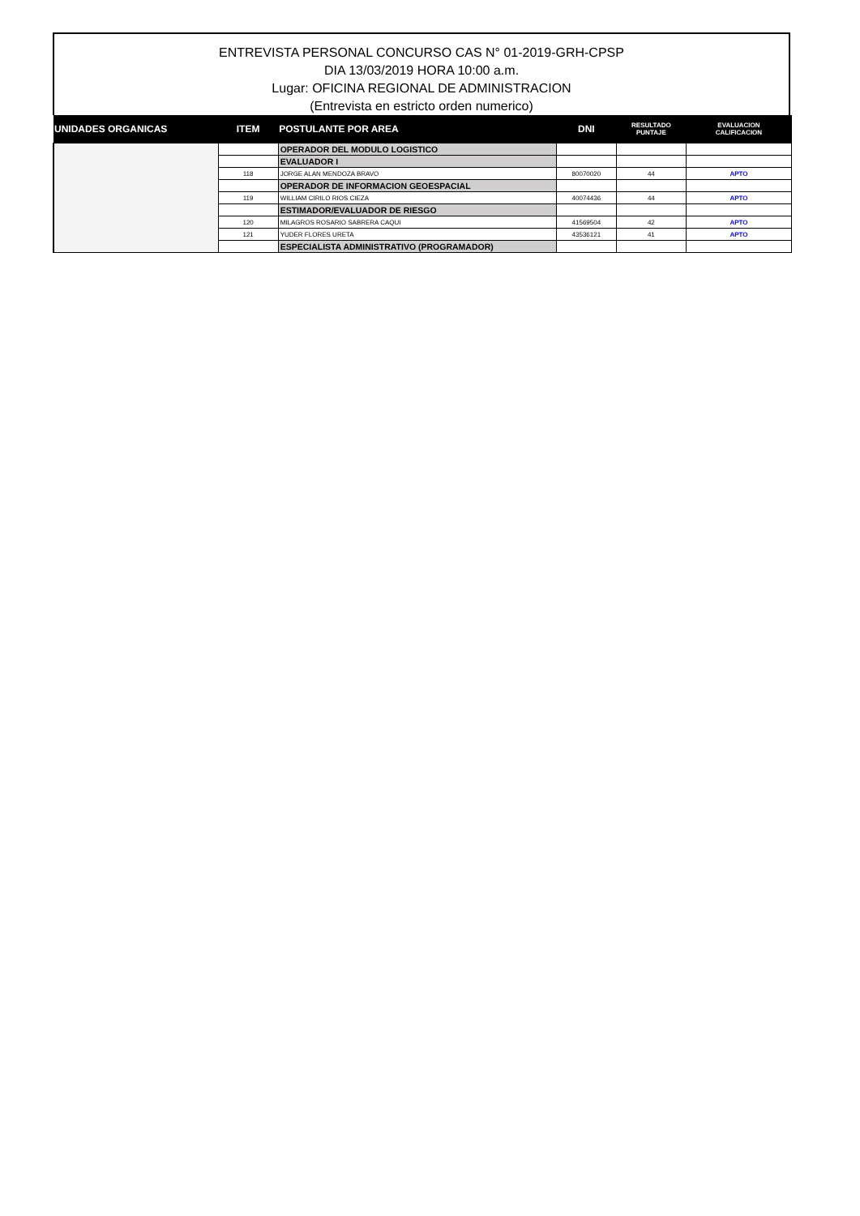ENTREVISTA PERSONAL CONCURSO CAS N° 01-2019-GRH-CPSP
DIA 13/03/2019 HORA 10:00 a.m.
Lugar: OFICINA REGIONAL DE ADMINISTRACION
(Entrevista en estricto orden numerico)
| UNIDADES ORGANICAS | ITEM | POSTULANTE POR AREA | DNI | RESULTADO PUNTAJE | EVALUACION CALIFICACION |
| --- | --- | --- | --- | --- | --- |
| | | OPERADOR DEL MODULO LOGISTICO | | | |
| | | EVALUADOR I | | | |
| | 118 | JORGE ALAN MENDOZA BRAVO | 80070020 | 44 | APTO |
| | | OPERADOR DE INFORMACION GEOESPACIAL | | | |
| | 119 | WILLIAM CIRILO RIOS CIEZA | 40074436 | 44 | APTO |
| | | ESTIMADOR/EVALUADOR DE RIESGO | | | |
| | 120 | MILAGROS ROSARIO SABRERA CAQUI | 41569504 | 42 | APTO |
| | 121 | YUDER FLORES URETA | 43536121 | 41 | APTO |
| | | ESPECIALISTA ADMINISTRATIVO (PROGRAMADOR) | | | |